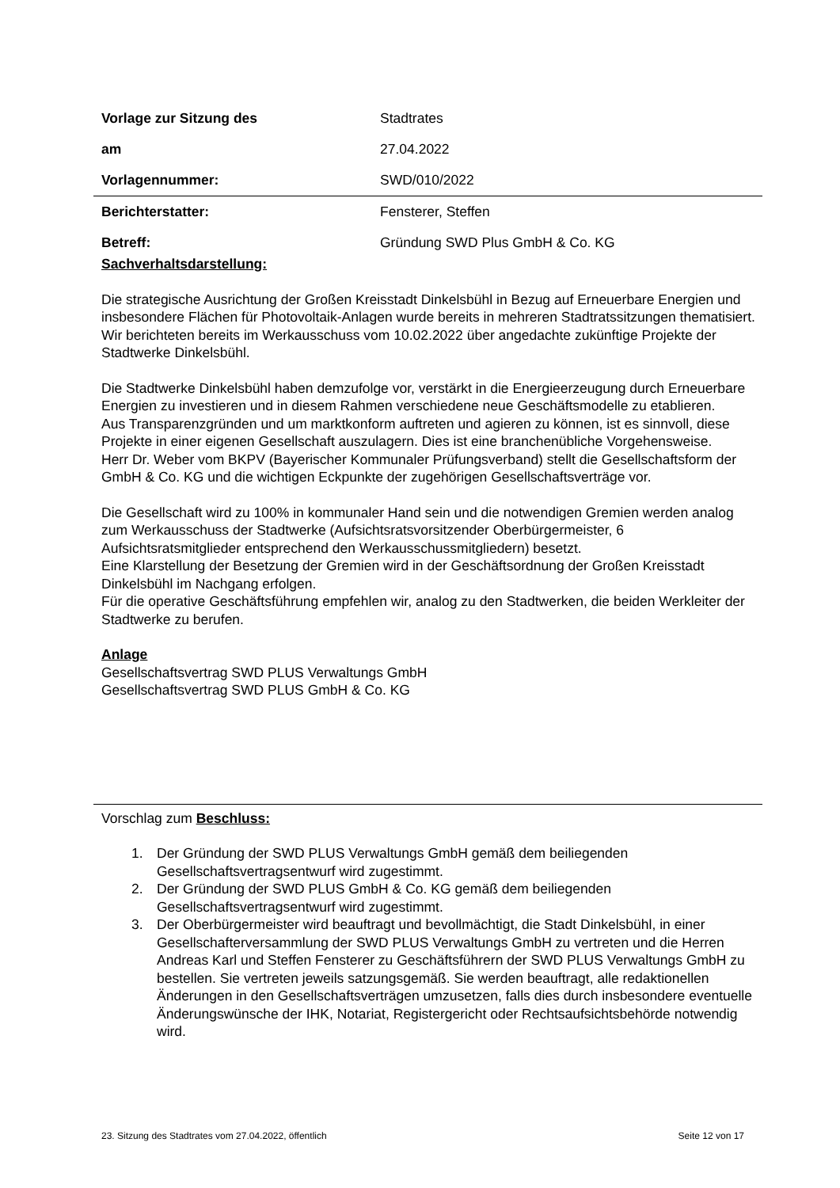Vorlage zur Sitzung des Stadtrates
am 27.04.2022
Vorlagennummer: SWD/010/2022
Berichterstatter: Fensterer, Steffen
Betreff:
Gründung SWD Plus GmbH & Co. KG
Sachverhaltsdarstellung:
Die strategische Ausrichtung der Großen Kreisstadt Dinkelsbühl in Bezug auf Erneuerbare Energien und insbesondere Flächen für Photovoltaik-Anlagen wurde bereits in mehreren Stadtratssitzungen thematisiert.
Wir berichteten bereits im Werkausschuss vom 10.02.2022 über angedachte zukünftige Projekte der Stadtwerke Dinkelsbühl.
Die Stadtwerke Dinkelsbühl haben demzufolge vor, verstärkt in die Energieerzeugung durch Erneuerbare Energien zu investieren und in diesem Rahmen verschiedene neue Geschäftsmodelle zu etablieren.
Aus Transparenzgründen und um marktkonform auftreten und agieren zu können, ist es sinnvoll, diese Projekte in einer eigenen Gesellschaft auszulagern. Dies ist eine branchenübliche Vorgehensweise.
Herr Dr. Weber vom BKPV (Bayerischer Kommunaler Prüfungsverband) stellt die Gesellschaftsform der GmbH & Co. KG und die wichtigen Eckpunkte der zugehörigen Gesellschaftsverträge vor.
Die Gesellschaft wird zu 100% in kommunaler Hand sein und die notwendigen Gremien werden analog zum Werkausschuss der Stadtwerke (Aufsichtsratsvorsitzender Oberbürgermeister, 6 Aufsichtsratsmitglieder entsprechend den Werkausschussmitgliedern) besetzt.
Eine Klarstellung der Besetzung der Gremien wird in der Geschäftsordnung der Großen Kreisstadt Dinkelsbühl im Nachgang erfolgen.
Für die operative Geschäftsführung empfehlen wir, analog zu den Stadtwerken, die beiden Werkleiter der Stadtwerke zu berufen.
Anlage
Gesellschaftsvertrag SWD PLUS Verwaltungs GmbH
Gesellschaftsvertrag SWD PLUS GmbH & Co. KG
Vorschlag zum Beschluss:
1. Der Gründung der SWD PLUS Verwaltungs GmbH gemäß dem beiliegenden Gesellschaftsvertragsentwurf wird zugestimmt.
2. Der Gründung der SWD PLUS GmbH & Co. KG gemäß dem beiliegenden Gesellschaftsvertragsentwurf wird zugestimmt.
3. Der Oberbürgermeister wird beauftragt und bevollmächtigt, die Stadt Dinkelsbühl, in einer Gesellschafterversammlung der SWD PLUS Verwaltungs GmbH zu vertreten und die Herren Andreas Karl und Steffen Fensterer zu Geschäftsführern der SWD PLUS Verwaltungs GmbH zu bestellen. Sie vertreten jeweils satzungsgemäß. Sie werden beauftragt, alle redaktionellen Änderungen in den Gesellschaftsverträgen umzusetzen, falls dies durch insbesondere eventuelle Änderungswünsche der IHK, Notariat, Registergericht oder Rechtsaufsichtsbehörde notwendig wird.
23. Sitzung des Stadtrates vom 27.04.2022, öffentlich Seite 12 von 17